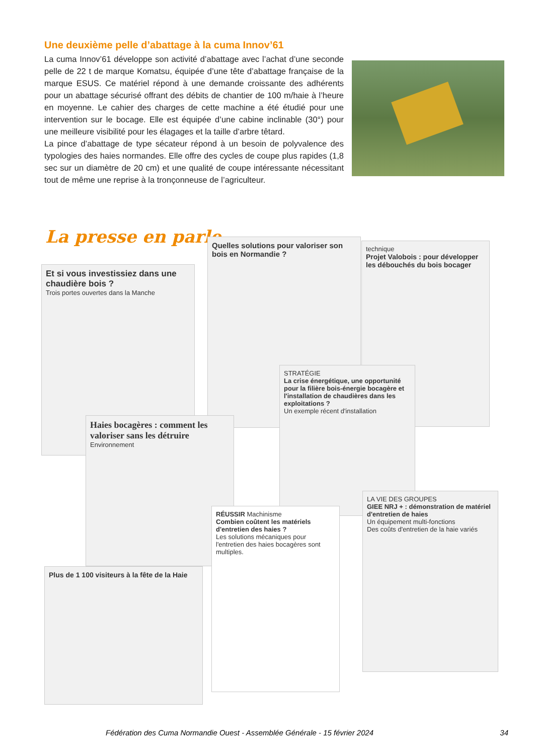Une deuxième pelle d’abattage à la cuma Innov’61
La cuma Innov’61 développe son activité d’abattage avec l’achat d’une seconde pelle de 22 t de marque Komatsu, équipée d’une tête d’abattage française de la marque ESUS. Ce matériel répond à une demande croissante des adhérents pour un abattage sécurisé offrant des débits de chantier de 100 m/haie à l’heure en moyenne. Le cahier des charges de cette machine a été étudié pour une intervention sur le bocage. Elle est équipée d’une cabine inclinable (30°) pour une meilleure visibilité pour les élagages et la taille d’arbre têtard.
La pince d’abattage de type sécateur répond à un besoin de polyvalence des typologies des haies normandes. Elle offre des cycles de coupe plus rapides (1,8 sec sur un diamètre de 20 cm) et une qualité de coupe intéressante nécessitant tout de même une reprise à la tronçonneuse de l’agriculteur.
La presse en parle
Et si vous investissiez dans une chaudière bois ?
Trois portes ouvertes dans la Manche
Quelles solutions pour valoriser son bois en Normandie ?
technique
Projet Valobois : pour développer les débouchés du bois bocager
Haies bocagères : comment les valoriser sans les détruire
Environnement
STRATÉGIE
La crise énergétique, une opportunité pour la filière bois-énergie bocagère et l'installation de chaudières dans les exploitations ?
Un exemple récent d'installation
LA VIE DES GROUPES
GIEE NRJ + : démonstration de matériel d'entretien de haies
Un équipement multi-fonctions
Des coûts d'entretien de la haie variés
Plus de 1 100 visiteurs à la fête de la Haie
RÉUSSIR Machinisme
Combien coûtent les matériels d'entretien des haies ?
Les solutions mécaniques pour l'entretien des haies bocagères sont multiples.
Fédération des Cuma Normandie Ouest - Assemblée Générale - 15 février 2024 34